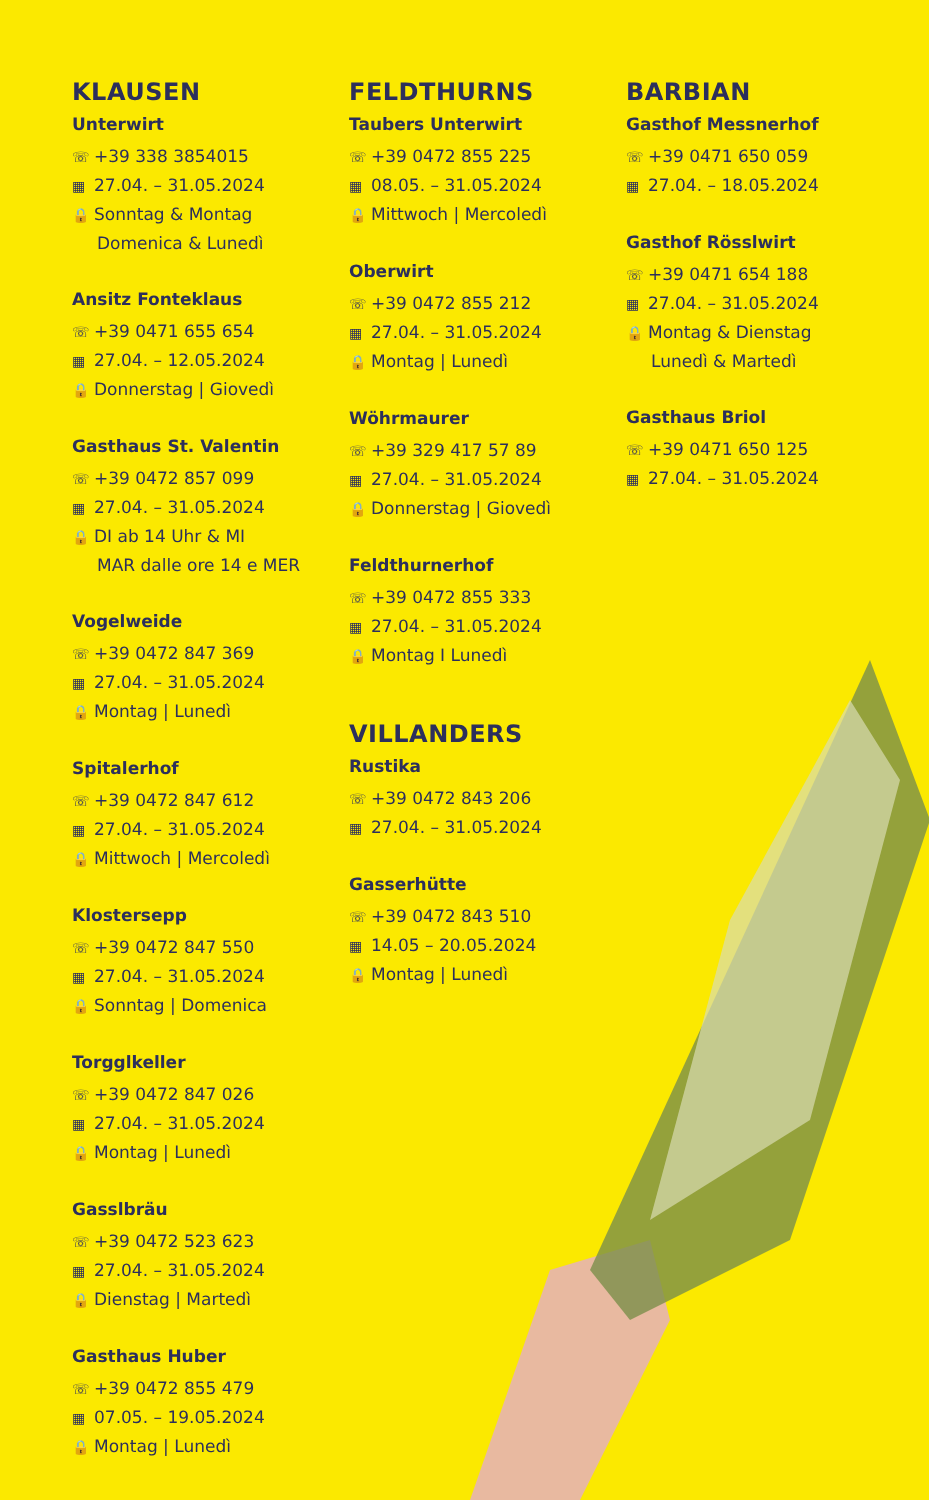KLAUSEN
Unterwirt
☏ +39 338 3854015
▦ 27.04. – 31.05.2024
🔒 Sonntag & Montag
Domenica & Lunedì
Ansitz Fonteklaus
☏ +39 0471 655 654
▦ 27.04. – 12.05.2024
🔒 Donnerstag | Giovedì
Gasthaus St. Valentin
☏ +39 0472 857 099
▦ 27.04. – 31.05.2024
🔒 DI ab 14 Uhr & MI
MAR dalle ore 14 e MER
Vogelweide
☏ +39 0472 847 369
▦ 27.04. – 31.05.2024
🔒 Montag | Lunedì
Spitalerhof
☏ +39 0472 847 612
▦ 27.04. – 31.05.2024
🔒 Mittwoch | Mercoledì
Klostersepp
☏ +39 0472 847 550
▦ 27.04. – 31.05.2024
🔒 Sonntag | Domenica
Torgglkeller
☏ +39 0472 847 026
▦ 27.04. – 31.05.2024
🔒 Montag | Lunedì
Gasslbräu
☏ +39 0472 523 623
▦ 27.04. – 31.05.2024
🔒 Dienstag | Martedì
Gasthaus Huber
☏ +39 0472 855 479
▦ 07.05. – 19.05.2024
🔒 Montag | Lunedì
FELDTHURNS
Taubers Unterwirt
☏ +39 0472 855 225
▦ 08.05. – 31.05.2024
🔒 Mittwoch | Mercoledì
Oberwirt
☏ +39 0472 855 212
▦ 27.04. – 31.05.2024
🔒 Montag | Lunedì
Wöhrmaurer
☏ +39 329 417 57 89
▦ 27.04. – 31.05.2024
🔒 Donnerstag | Giovedì
Feldthurnerhof
☏ +39 0472 855 333
▦ 27.04. – 31.05.2024
🔒 Montag I Lunedì
VILLANDERS
Rustika
☏ +39 0472 843 206
▦ 27.04. – 31.05.2024
Gasserhütte
☏ +39 0472 843 510
▦ 14.05 – 20.05.2024
🔒 Montag | Lunedì
BARBIAN
Gasthof Messnerhof
☏ +39 0471 650 059
▦ 27.04. – 18.05.2024
Gasthof Rösslwirt
☏ +39 0471 654 188
▦ 27.04. – 31.05.2024
🔒 Montag & Dienstag
Lunedì & Martedì
Gasthaus Briol
☏ +39 0471 650 125
▦ 27.04. – 31.05.2024